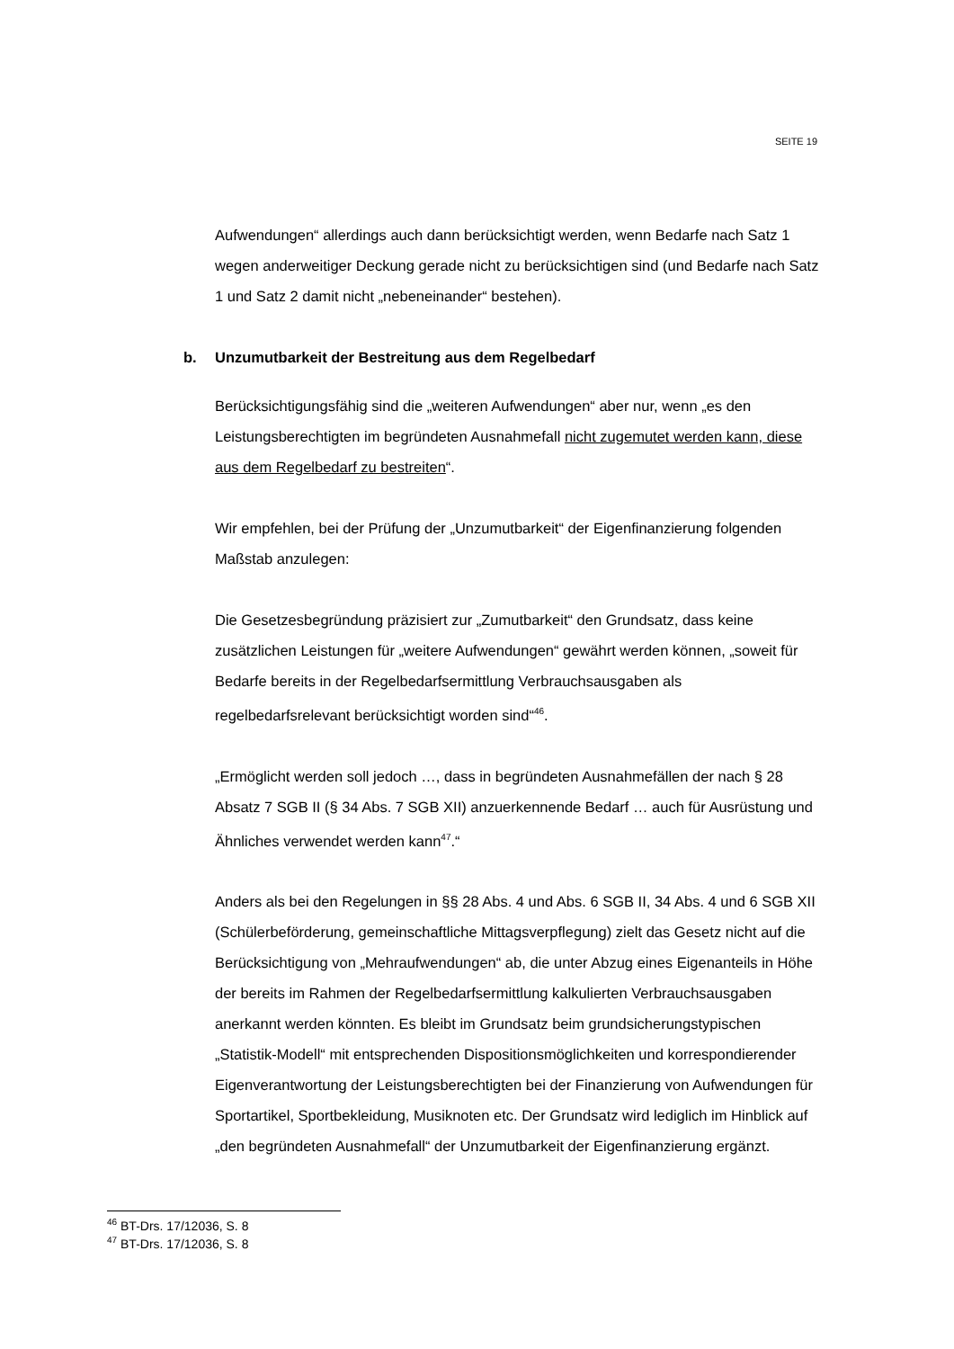SEITE 19
Aufwendungen“ allerdings auch dann berücksichtigt werden, wenn Bedarfe nach Satz 1 wegen anderweitiger Deckung gerade nicht zu berücksichtigen sind (und Bedarfe nach Satz 1 und Satz 2 damit nicht „nebeneinander“ bestehen).
b. Unzumutbarkeit der Bestreitung aus dem Regelbedarf
Berücksichtigungsfähig sind die „weiteren Aufwendungen“ aber nur, wenn „es den Leistungsberechtigten im begründeten Ausnahmefall nicht zugemutet werden kann, diese aus dem Regelbedarf zu bestreiten“.
Wir empfehlen, bei der Prüfung der „Unzumutbarkeit“ der Eigenfinanzierung folgenden Maßstab anzulegen:
Die Gesetzesbegründung präzisiert zur „Zumutbarkeit“ den Grundsatz, dass keine zusätzlichen Leistungen für „weitere Aufwendungen“ gewährt werden können, „soweit für Bedarfe bereits in der Regelbedarfsermittlung Verbrauchsausgaben als regelbedarfsrelevant berücksichtigt worden sind“<sup>46</sup>.
„Ermöglicht werden soll jedoch …, dass in begründeten Ausnahmefällen der nach § 28 Absatz 7 SGB II (§ 34 Abs. 7 SGB XII) anzuerkennende Bedarf … auch für Ausrüstung und Ähnliches verwendet werden kann<sup>47</sup>.“
Anders als bei den Regelungen in §§ 28 Abs. 4 und Abs. 6 SGB II, 34 Abs. 4 und 6 SGB XII (Schülerbeförderung, gemeinschaftliche Mittagsverpflegung) zielt das Gesetz nicht auf die Berücksichtigung von „Mehraufwendungen“ ab, die unter Abzug eines Eigenanteils in Höhe der bereits im Rahmen der Regelbedarfsermittlung kalkulierten Verbrauchsausgaben anerkannt werden könnten. Es bleibt im Grundsatz beim grundsicherungstypischen „Statistik-Modell“ mit entsprechenden Dispositionsmöglichkeiten und korrespondierender Eigenverantwortung der Leistungsberechtigten bei der Finanzierung von Aufwendungen für Sportartikel, Sportbekleidung, Musiknoten etc. Der Grundsatz wird lediglich im Hinblick auf „den begründeten Ausnahmefall“ der Unzumutbarkeit der Eigenfinanzierung ergänzt.
<sup>46</sup> BT-Drs. 17/12036, S. 8
<sup>47</sup> BT-Drs. 17/12036, S. 8